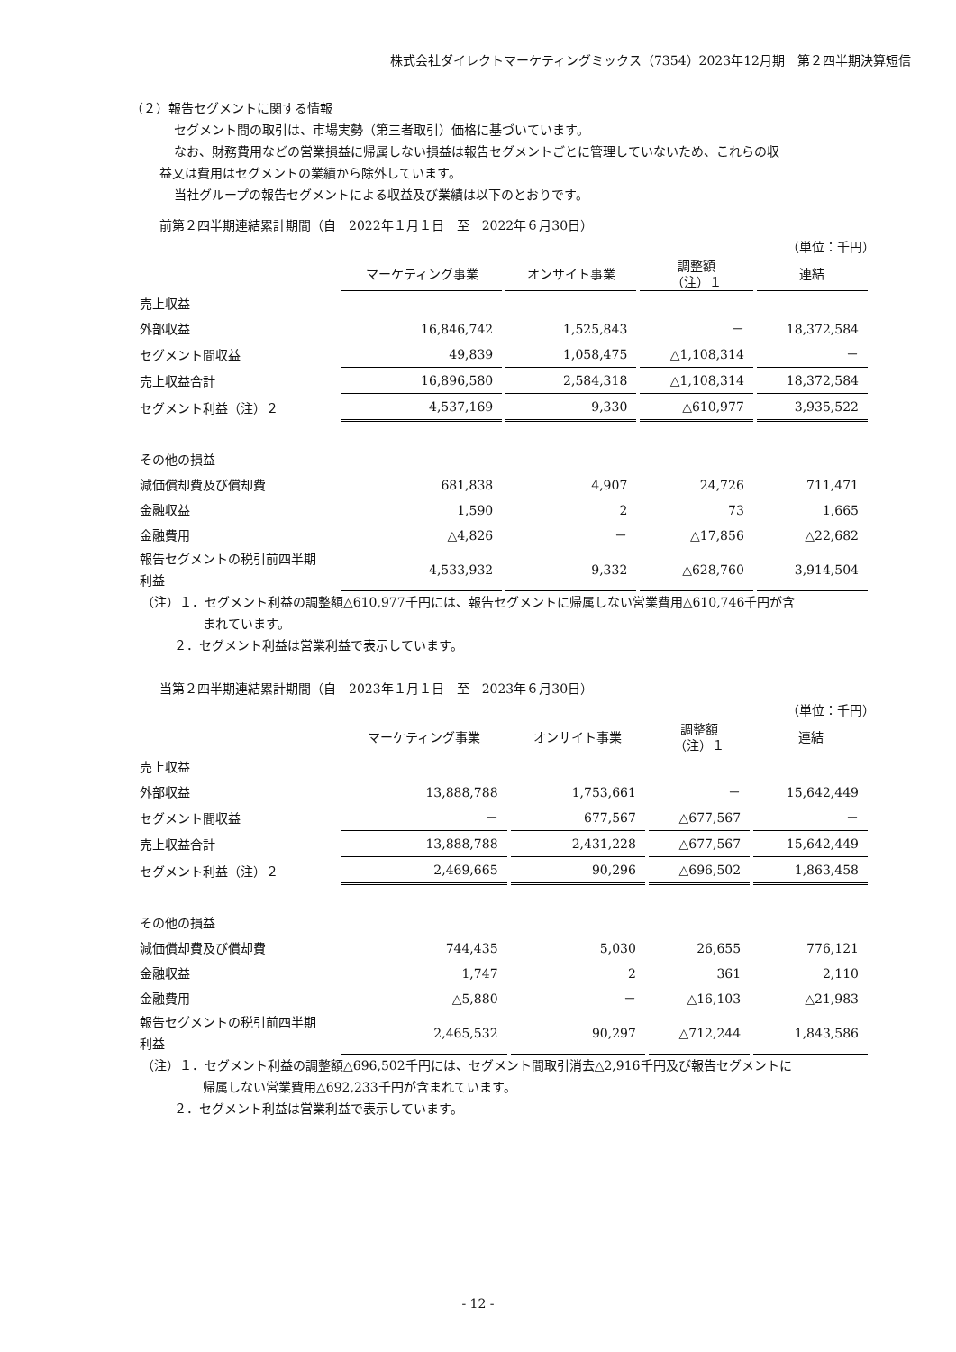株式会社ダイレクトマーケティングミックス（7354）2023年12月期　第２四半期決算短信
（２）報告セグメントに関する情報
セグメント間の取引は、市場実勢（第三者取引）価格に基づいています。
なお、財務費用などの営業損益に帰属しない損益は報告セグメントごとに管理していないため、これらの収
益又は費用はセグメントの業績から除外しています。
当社グループの報告セグメントによる収益及び業績は以下のとおりです。
前第２四半期連結累計期間（自　2022年１月１日　至　2022年６月30日）
（単位：千円）
| | マーケティング事業 | オンサイト事業 | 調整額 （注）１ | 連結 |
| 売上収益 | | | | |
| 外部収益 | 16,846,742 | 1,525,843 | － | 18,372,584 |
| セグメント間収益 | 49,839 | 1,058,475 | △1,108,314 | － |
| 売上収益合計 | 16,896,580 | 2,584,318 | △1,108,314 | 18,372,584 |
| セグメント利益（注）２ | 4,537,169 | 9,330 | △610,977 | 3,935,522 |
| その他の損益 | | | | |
| 減価償却費及び償却費 | 681,838 | 4,907 | 24,726 | 711,471 |
| 金融収益 | 1,590 | 2 | 73 | 1,665 |
| 金融費用 | △4,826 | － | △17,856 | △22,682 |
| 報告セグメントの税引前四半期 利益 | 4,533,932 | 9,332 | △628,760 | 3,914,504 |
（注）１．セグメント利益の調整額△610,977千円には、報告セグメントに帰属しない営業費用△610,746千円が含
まれています。
２．セグメント利益は営業利益で表示しています。
当第２四半期連結累計期間（自　2023年１月１日　至　2023年６月30日）
（単位：千円）
| | マーケティング事業 | オンサイト事業 | 調整額 （注）１ | 連結 |
| 売上収益 | | | | |
| 外部収益 | 13,888,788 | 1,753,661 | － | 15,642,449 |
| セグメント間収益 | － | 677,567 | △677,567 | － |
| 売上収益合計 | 13,888,788 | 2,431,228 | △677,567 | 15,642,449 |
| セグメント利益（注）２ | 2,469,665 | 90,296 | △696,502 | 1,863,458 |
| その他の損益 | | | | |
| 減価償却費及び償却費 | 744,435 | 5,030 | 26,655 | 776,121 |
| 金融収益 | 1,747 | 2 | 361 | 2,110 |
| 金融費用 | △5,880 | － | △16,103 | △21,983 |
| 報告セグメントの税引前四半期 利益 | 2,465,532 | 90,297 | △712,244 | 1,843,586 |
（注）１．セグメント利益の調整額△696,502千円には、セグメント間取引消去△2,916千円及び報告セグメントに
帰属しない営業費用△692,233千円が含まれています。
２．セグメント利益は営業利益で表示しています。
- 12 -